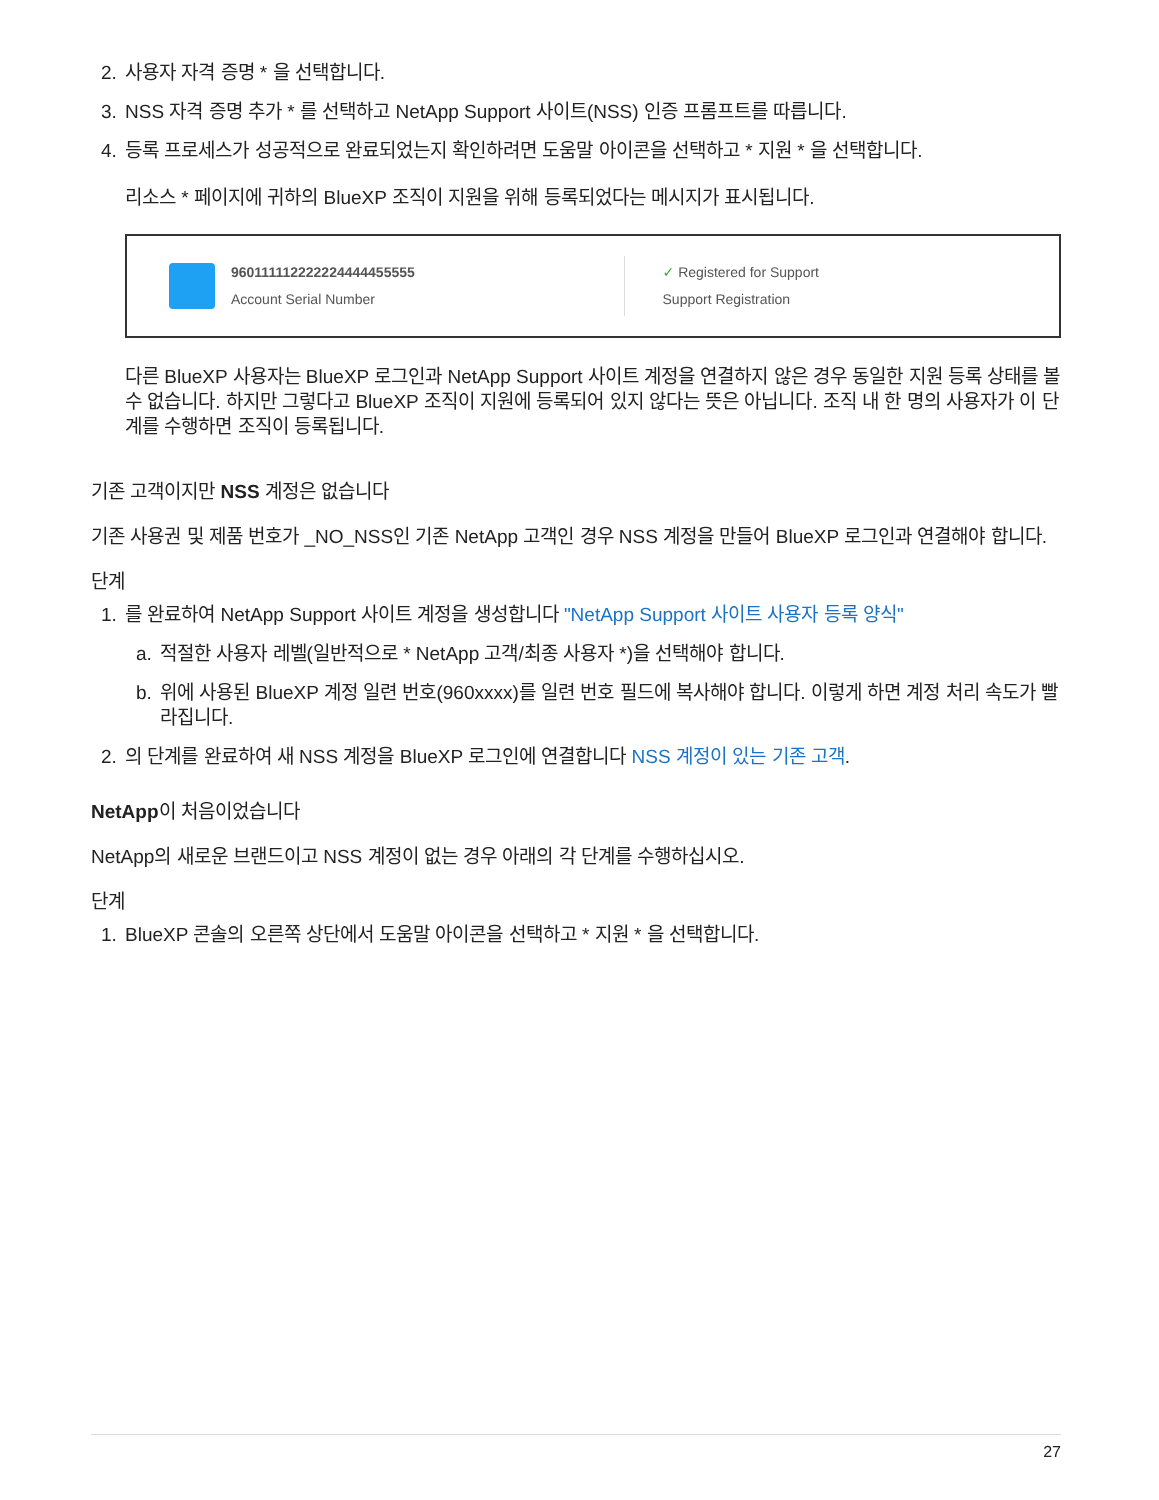2. 사용자 자격 증명 * 을 선택합니다.
3. NSS 자격 증명 추가 * 를 선택하고 NetApp Support 사이트(NSS) 인증 프롬프트를 따릅니다.
4. 등록 프로세스가 성공적으로 완료되었는지 확인하려면 도움말 아이콘을 선택하고 * 지원 * 을 선택합니다.
리소스 * 페이지에 귀하의 BlueXP 조직이 지원을 위해 등록되었다는 메시지가 표시됩니다.
960111112222224444455555
Account Serial Number
✓ Registered for Support
Support Registration
다른 BlueXP 사용자는 BlueXP 로그인과 NetApp Support 사이트 계정을 연결하지 않은 경우 동일한 지원 등록 상태를 볼 수 없습니다. 하지만 그렇다고 BlueXP 조직이 지원에 등록되어 있지 않다는 뜻은 아닙니다. 조직 내 한 명의 사용자가 이 단계를 수행하면 조직이 등록됩니다.
기존 고객이지만 NSS 계정은 없습니다
기존 사용권 및 제품 번호가 _NO_NSS인 기존 NetApp 고객인 경우 NSS 계정을 만들어 BlueXP 로그인과 연결해야 합니다.
단계
1. 를 완료하여 NetApp Support 사이트 계정을 생성합니다 "NetApp Support 사이트 사용자 등록 양식"
a. 적절한 사용자 레벨(일반적으로 * NetApp 고객/최종 사용자 *)을 선택해야 합니다.
b. 위에 사용된 BlueXP 계정 일련 번호(960xxxx)를 일련 번호 필드에 복사해야 합니다. 이렇게 하면 계정 처리 속도가 빨라집니다.
2. 의 단계를 완료하여 새 NSS 계정을 BlueXP 로그인에 연결합니다 NSS 계정이 있는 기존 고객.
NetApp이 처음이었습니다
NetApp의 새로운 브랜드이고 NSS 계정이 없는 경우 아래의 각 단계를 수행하십시오.
단계
1. BlueXP 콘솔의 오른쪽 상단에서 도움말 아이콘을 선택하고 * 지원 * 을 선택합니다.
27